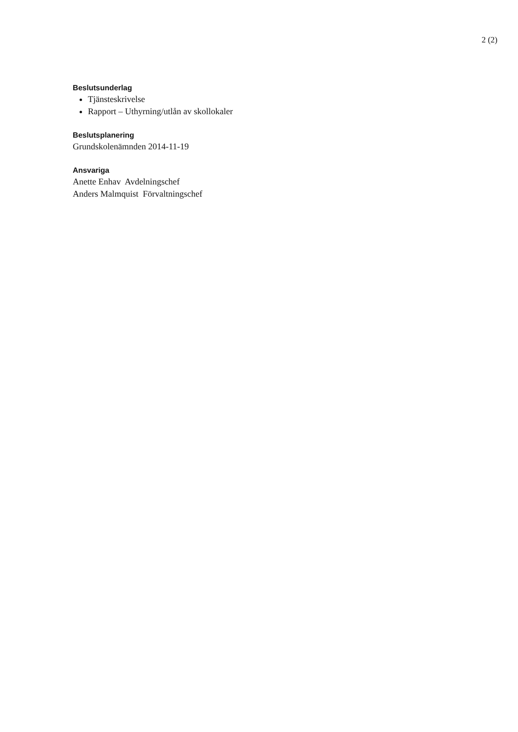2 (2)
Beslutsunderlag
Tjänsteskrivelse
Rapport – Uthyrning/utlån av skollokaler
Beslutsplanering
Grundskolenämnden 2014-11-19
Ansvariga
Anette Enhav Avdelningschef
Anders Malmquist Förvaltningschef